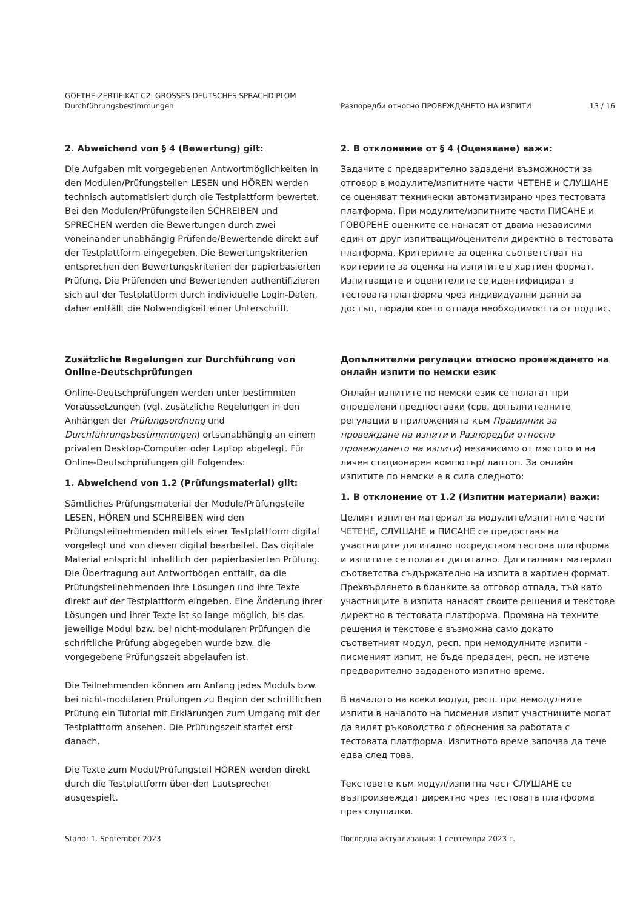GOETHE-ZERTIFIKAT C2: GROSSES DEUTSCHES SPRACHDIPLOM
Durchführungsbestimmungen
Разпоредби относно ПРОВЕЖДАНЕТО НА ИЗПИТИ 13 / 16
2. Abweichend von § 4 (Bewertung) gilt:
Die Aufgaben mit vorgegebenen Antwortmöglichkeiten in den Modulen/Prüfungsteilen LESEN und HÖREN werden technisch automatisiert durch die Testplattform bewertet. Bei den Modulen/Prüfungsteilen SCHREIBEN und SPRECHEN werden die Bewertungen durch zwei voneinander unabhängig Prüfende/Bewertende direkt auf der Testplattform eingegeben. Die Bewertungskriterien entsprechen den Bewertungskriterien der papierbasierten Prüfung. Die Prüfenden und Bewertenden authentifizieren sich auf der Testplattform durch individuelle Login-Daten, daher entfällt die Notwendigkeit einer Unterschrift.
2. В отклонение от § 4 (Оценяване) важи:
Задачите с предварително зададени възможности за отговор в модулите/изпитните части ЧЕТЕНЕ и СЛУШАНЕ се оценяват технически автоматизирано чрез тестовата платформа. При модулите/изпитните части ПИСАНЕ и ГОВОРЕНЕ оценките се нанасят от двама независими един от друг изпитващи/оценители директно в тестовата платформа. Критериите за оценка съответстват на критериите за оценка на изпитите в хартиен формат. Изпитващите и оценителите се идентифицират в тестовата платформа чрез индивидуални данни за достъп, поради което отпада необходимостта от подпис.
Zusätzliche Regelungen zur Durchführung von Online-Deutschprüfungen
Online-Deutschprüfungen werden unter bestimmten Voraussetzungen (vgl. zusätzliche Regelungen in den Anhängen der Prüfungsordnung und Durchführungsbestimmungen) ortsunabhängig an einem privaten Desktop-Computer oder Laptop abgelegt. Für Online-Deutschprüfungen gilt Folgendes:
1. Abweichend von 1.2 (Prüfungsmaterial) gilt:
Sämtliches Prüfungsmaterial der Module/Prüfungsteile LESEN, HÖREN und SCHREIBEN wird den Prüfungsteilnehmenden mittels einer Testplattform digital vorgelegt und von diesen digital bearbeitet. Das digitale Material entspricht inhaltlich der papierbasierten Prüfung. Die Übertragung auf Antwortbögen entfällt, da die Prüfungsteilnehmenden ihre Lösungen und ihre Texte direkt auf der Testplattform eingeben. Eine Änderung ihrer Lösungen und ihrer Texte ist so lange möglich, bis das jeweilige Modul bzw. bei nicht-modularen Prüfungen die schriftliche Prüfung abgegeben wurde bzw. die vorgegebene Prüfungszeit abgelaufen ist.
Die Teilnehmenden können am Anfang jedes Moduls bzw. bei nicht-modularen Prüfungen zu Beginn der schriftlichen Prüfung ein Tutorial mit Erklärungen zum Umgang mit der Testplattform ansehen. Die Prüfungszeit startet erst danach.
Die Texte zum Modul/Prüfungsteil HÖREN werden direkt durch die Testplattform über den Lautsprecher ausgespielt.
Допълнителни регулации относно провеждането на онлайн изпити по немски език
Онлайн изпитите по немски език се полагат при определени предпоставки (срв. допълнителните регулации в приложенията към Правилник за провеждане на изпити и Разпоредби относно провеждането на изпити) независимо от мястото и на личен стационарен компютър/ лаптоп. За онлайн изпитите по немски е в сила следното:
1. В отклонение от 1.2 (Изпитни материали) важи:
Целият изпитен материал за модулите/изпитните части ЧЕТЕНЕ, СЛУШАНЕ и ПИСАНЕ се предоставя на участниците дигитално посредством тестова платформа и изпитите се полагат дигитално. Дигиталният материал съответства съдържателно на изпита в хартиен формат. Прехвърлянето в бланките за отговор отпада, тъй като участниците в изпита нанасят своите решения и текстове директно в тестовата платформа. Промяна на техните решения и текстове е възможна само докато съответният модул, респ. при немодулните изпити - писменият изпит, не бъде предаден, респ. не изтече предварително зададеното изпитно време.
В началото на всеки модул, респ. при немодулните изпити в началото на писмения изпит участниците могат да видят ръководство с обяснения за работата с тестовата платформа. Изпитното време започва да тече едва след това.
Текстовете към модул/изпитна част СЛУШАНЕ се възпроизвеждат директно чрез тестовата платформа през слушалки.
Stand: 1. September 2023 Последна актуализация: 1 септември 2023 г.